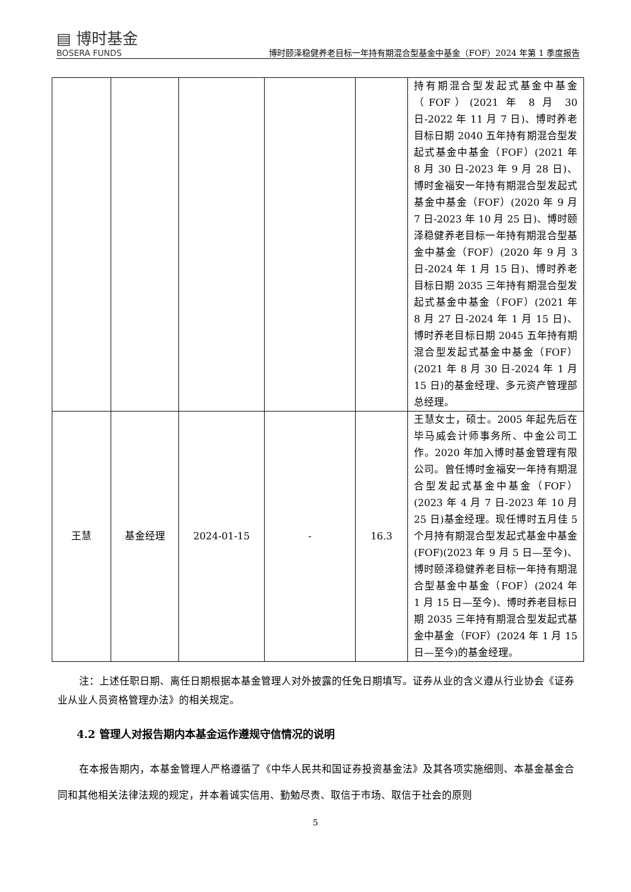▤ 博时基金
BOSERA FUNDS
博时颐泽稳健养老目标一年持有期混合型基金中基金（FOF）2024 年第 1 季度报告
| | | | | | 持有期混合型发起式基金中基金（FOF）(2021 年 8 月 30 日-2022 年 11 月 7 日)、博时养老目标日期 2040 五年持有期混合型发起式基金中基金（FOF）(2021 年 8 月 30 日-2023 年 9 月 28 日)、博时金福安一年持有期混合型发起式基金中基金（FOF）(2020 年 9 月 7 日-2023 年 10 月 25 日)、博时颐泽稳健养老目标一年持有期混合型基金中基金（FOF）(2020 年 9 月 3 日-2024 年 1 月 15 日)、博时养老目标日期 2035 三年持有期混合型发起式基金中基金（FOF）(2021 年 8 月 27 日-2024 年 1 月 15 日)、博时养老目标日期 2045 五年持有期混合型发起式基金中基金（FOF）(2021 年 8 月 30 日-2024 年 1 月 15 日)的基金经理、多元资产管理部总经理。 |
| 王慧 | 基金经理 | 2024-01-15 | - | 16.3 | 王慧女士，硕士。2005 年起先后在毕马威会计师事务所、中金公司工作。2020 年加入博时基金管理有限公司。曾任博时金福安一年持有期混合型发起式基金中基金（FOF）(2023 年 4 月 7 日-2023 年 10 月 25 日)基金经理。现任博时五月佳 5 个月持有期混合型发起式基金中基金(FOF)(2023 年 9 月 5 日—至今)、博时颐泽稳健养老目标一年持有期混合型基金中基金（FOF）(2024 年 1 月 15 日—至今)、博时养老目标日期 2035 三年持有期混合型发起式基金中基金（FOF）(2024 年 1 月 15 日—至今)的基金经理。 |
注：上述任职日期、离任日期根据本基金管理人对外披露的任免日期填写。证券从业的含义遵从行业协会《证券业从业人员资格管理办法》的相关规定。
4.2 管理人对报告期内本基金运作遵规守信情况的说明
在本报告期内，本基金管理人严格遵循了《中华人民共和国证券投资基金法》及其各项实施细则、本基金基金合同和其他相关法律法规的规定，并本着诚实信用、勤勉尽责、取信于市场、取信于社会的原则
5